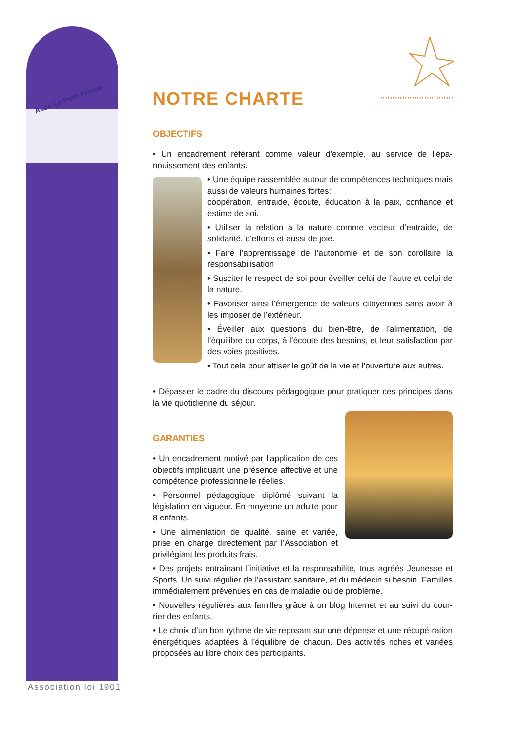Asso Le Petit Prince
Association loi 1901
NOTRE CHARTE
OBJECTIFS
• Un encadrement référant comme valeur d’exemple, au service de l’épa-nouissement des enfants.
• Une équipe rassemblée autour de compétences techniques mais aussi de valeurs humaines fortes:
coopération, entraide, écoute, éducation à la paix, confiance et estime de soi.
• Utiliser la relation à la nature comme vecteur d’entraide, de solidarité, d’efforts et aussi de joie.
• Faire l’apprentissage de l’autonomie et de son corollaire la responsabilisation
• Susciter le respect de soi pour éveiller celui de l’autre et celui de la nature.
• Favoriser ainsi l’émergence de valeurs citoyennes sans avoir à les imposer de l’extérieur.
• Éveiller aux questions du bien-être, de l’alimentation, de l’équilibre du corps, à l’écoute des besoins, et leur satisfaction par des voies positives.
• Tout cela pour attiser le goût de la vie et l’ouverture aux autres.
• Dépasser le cadre du discours pédagogique pour pratiquer ces principes dans la vie quotidienne du séjour.
GARANTIES
• Un encadrement motivé par l’application de ces objectifs impliquant une présence affective et une compétence professionnelle réelles.
• Personnel pédagogique diplômé suivant la législation en vigueur. En moyenne un adulte pour 8 enfants.
• Une alimentation de qualité, saine et variée, prise en charge directement par l’Association et privilégiant les produits frais.
• Des projets entraînant l’initiative et la responsabilité, tous agréés Jeunesse et Sports. Un suivi régulier de l’assistant sanitaire, et du médecin si besoin. Familles immédiatement prévenues en cas de maladie ou de problème.
• Nouvelles régulières aux familles grâce à un blog Internet et au suivi du cour-rier des enfants.
• Le choix d’un bon rythme de vie reposant sur une dépense et une récupé-ration énergétiques adaptées à l’équilibre de chacun. Des activités riches et variées proposées au libre choix des participants.